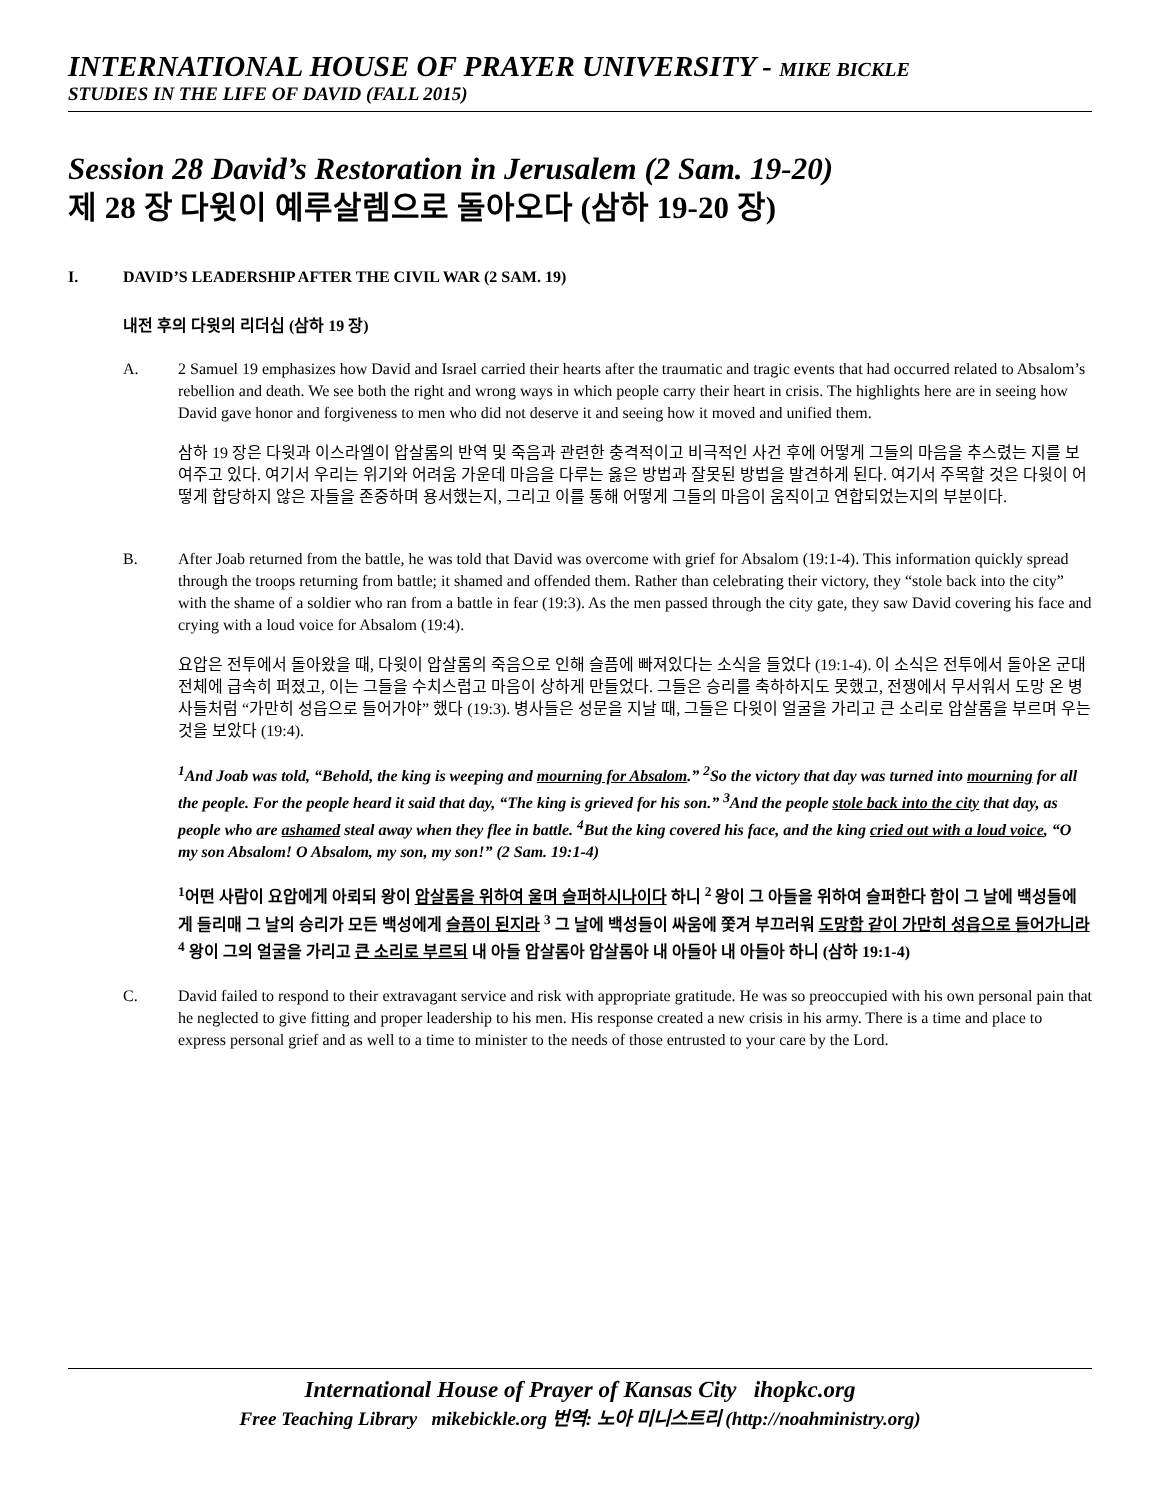INTERNATIONAL HOUSE OF PRAYER UNIVERSITY - MIKE BICKLE
STUDIES IN THE LIFE OF DAVID (FALL 2015)
Session 28 David’s Restoration in Jerusalem (2 Sam. 19-20)
제 28 장 다윗이 예루살렘으로 돌아오다 (삼하 19-20 장)
I. DAVID’S LEADERSHIP AFTER THE CIVIL WAR (2 SAM. 19)
내전 후의 다윗의 리더십 (삼하 19 장)
A. 2 Samuel 19 emphasizes how David and Israel carried their hearts after the traumatic and tragic events that had occurred related to Absalom’s rebellion and death. We see both the right and wrong ways in which people carry their heart in crisis. The highlights here are in seeing how David gave honor and forgiveness to men who did not deserve it and seeing how it moved and unified them.
삼하 19 장은 다윗과 이스라엘이 압살롬의 반역 및 죽음과 관련한 충격적이고 비극적인 사건 후에 어떻게 그들의 마음을 추스렸는 지를 보여주고 있다. 여기서 우리는 위기와 어려움 가운데 마음을 다루는 옳은 방법과 잘못된 방법을 발견하게 된다. 여기서 주목할 것은 다윗이 어떻게 합당하지 않은 자들을 존중하며 용서했는지, 그리고 이를 통해 어떻게 그들의 마음이 움직이고 연합되었는지의 부분이다.
B. After Joab returned from the battle, he was told that David was overcome with grief for Absalom (19:1-4). This information quickly spread through the troops returning from battle; it shamed and offended them. Rather than celebrating their victory, they “stole back into the city” with the shame of a soldier who ran from a battle in fear (19:3). As the men passed through the city gate, they saw David covering his face and crying with a loud voice for Absalom (19:4).
요압은 전투에서 돌아왔을 때, 다윗이 압살롬의 죽음으로 인해 슬픔에 빠져있다는 소식을 들었다 (19:1-4). 이 소식은 전투에서 돌아온 군대 전체에 급속히 퍼졌고, 이는 그들을 수치스럽고 마음이 상하게 만들었다. 그들은 승리를 축하하지도 못했고, 전쟁에서 무서워서 도망 온 병사들처럼 “가만히 성읍으로 들어가야” 했다 (19:3). 병사들은 성문을 지날 때, 그들은 다윗이 얼굴을 가리고 큰 소리로 압살롬을 부르며 우는 것을 보았다 (19:4).
<sup>1</sup> And Joab was told, “Behold, the king is weeping and mourning for Absalom.” <sup>2</sup>So the victory that day was turned into mourning for all the people. For the people heard it said that day, “The king is grieved for his son.” <sup>3</sup>And the people stole back into the city that day, as people who are ashamed steal away when they flee in battle. <sup>4</sup>But the king covered his face, and the king cried out with a loud voice, “O my son Absalom! O Absalom, my son, my son!” (2 Sam. 19:1-4)
<sup>1</sup> 어떤 사람이 요압에게 아뢰되 왕이 압살롬을 위하여 울며 슬퍼하시나이다 하니 <sup>2</sup> 왕이 그 아들을 위하여 슬퍼한다 함이 그 날에 백성들에게 들리매 그 날의 승리가 모든 백성에게 슬픔이 된지라 <sup>3</sup> 그 날에 백성들이 싸움에 쫓겨 부끄러워 도망함 같이 가만히 성읍으로 들어가니라 <sup>4</sup> 왕이 그의 얼굴을 가리고 큰 소리로 부르되 내 아들 압살롬아 압살롬아 내 아들아 내 아들아 하니 (삼하 19:1-4)
C. David failed to respond to their extravagant service and risk with appropriate gratitude. He was so preoccupied with his own personal pain that he neglected to give fitting and proper leadership to his men. His response created a new crisis in his army. There is a time and place to express personal grief and as well to a time to minister to the needs of those entrusted to your care by the Lord.
International House of Prayer of Kansas City ihopkc.org
Free Teaching Library mikebickle.org 번역: 노아 미니스트리 (http://noahministry.org)